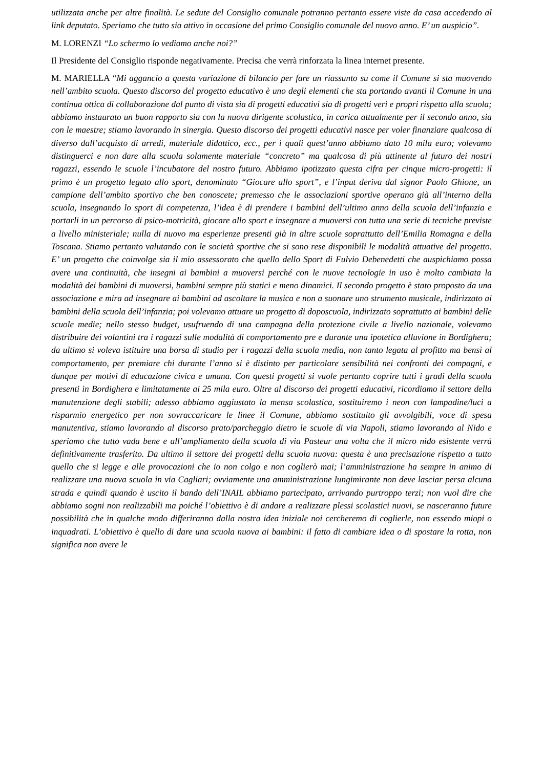utilizzata anche per altre finalità. Le sedute del Consiglio comunale potranno pertanto essere viste da casa accedendo al link deputato. Speriamo che tutto sia attivo in occasione del primo Consiglio comunale del nuovo anno. E’ un auspicio”.
M. LORENZI “Lo schermo lo vediamo anche noi?”
Il Presidente del Consiglio risponde negativamente. Precisa che verrà rinforzata la linea internet presente.
M. MARIELLA “Mi aggancio a questa variazione di bilancio per fare un riassunto su come il Comune si sta muovendo nell’ambito scuola. Questo discorso del progetto educativo è uno degli elementi che sta portando avanti il Comune in una continua ottica di collaborazione dal punto di vista sia di progetti educativi sia di progetti veri e propri rispetto alla scuola; abbiamo instaurato un buon rapporto sia con la nuova dirigente scolastica, in carica attualmente per il secondo anno, sia con le maestre; stiamo lavorando in sinergia. Questo discorso dei progetti educativi nasce per voler finanziare qualcosa di diverso dall’acquisto di arredi, materiale didattico, ecc., per i quali quest’anno abbiamo dato 10 mila euro; volevamo distinguerci e non dare alla scuola solamente materiale “concreto” ma qualcosa di più attinente al futuro dei nostri ragazzi, essendo le scuole l’incubatore del nostro futuro. Abbiamo ipotizzato questa cifra per cinque micro-progetti: il primo è un progetto legato allo sport, denominato “Giocare allo sport”, e l’input deriva dal signor Paolo Ghione, un campione dell’ambito sportivo che ben conoscete; premesso che le associazioni sportive operano già all’interno della scuola, insegnando lo sport di competenza, l’idea è di prendere i bambini dell’ultimo anno della scuola dell’infanzia e portarli in un percorso di psico-motricità, giocare allo sport e insegnare a muoversi con tutta una serie di tecniche previste a livello ministeriale; nulla di nuovo ma esperienze presenti già in altre scuole soprattutto dell’Emilia Romagna e della Toscana. Stiamo pertanto valutando con le società sportive che si sono rese disponibili le modalità attuative del progetto. E’ un progetto che coinvolge sia il mio assessorato che quello dello Sport di Fulvio Debenedetti che auspichiamo possa avere una continuità, che insegni ai bambini a muoversi perché con le nuove tecnologie in uso è molto cambiata la modalità dei bambini di muoversi, bambini sempre più statici e meno dinamici. Il secondo progetto è stato proposto da una associazione e mira ad insegnare ai bambini ad ascoltare la musica e non a suonare uno strumento musicale, indirizzato ai bambini della scuola dell’infanzia; poi volevamo attuare un progetto di doposcuola, indirizzato soprattutto ai bambini delle scuole medie; nello stesso budget, usufruendo di una campagna della protezione civile a livello nazionale, volevamo distribuire dei volantini tra i ragazzi sulle modalità di comportamento pre e durante una ipotetica alluvione in Bordighera; da ultimo si voleva istituire una borsa di studio per i ragazzi della scuola media, non tanto legata al profitto ma bensì al comportamento, per premiare chi durante l’anno si è distinto per particolare sensibilità nei confronti dei compagni, e dunque per motivi di educazione civica e umana. Con questi progetti si vuole pertanto coprire tutti i gradi della scuola presenti in Bordighera e limitatamente ai 25 mila euro. Oltre al discorso dei progetti educativi, ricordiamo il settore della manutenzione degli stabili; adesso abbiamo aggiustato la mensa scolastica, sostituiremo i neon con lampadine/luci a risparmio energetico per non sovraccaricare le linee il Comune, abbiamo sostituito gli avvolgibili, voce di spesa manutentiva, stiamo lavorando al discorso prato/parcheggio dietro le scuole di via Napoli, stiamo lavorando al Nido e speriamo che tutto vada bene e all’ampliamento della scuola di via Pasteur una volta che il micro nido esistente verrà definitivamente trasferito. Da ultimo il settore dei progetti della scuola nuova: questa è una precisazione rispetto a tutto quello che si legge e alle provocazioni che io non colgo e non coglierò mai; l’amministrazione ha sempre in animo di realizzare una nuova scuola in via Cagliari; ovviamente una amministrazione lungimirante non deve lasciar persa alcuna strada e quindi quando è uscito il bando dell’INAIL abbiamo partecipato, arrivando purtroppo terzi; non vuol dire che abbiamo sogni non realizzabili ma poiché l’obiettivo è di andare a realizzare plessi scolastici nuovi, se nasceranno future possibilità che in qualche modo differiranno dalla nostra idea iniziale noi cercheremo di coglierle, non essendo miopi o inquadrati. L’obiettivo è quello di dare una scuola nuova ai bambini: il fatto di cambiare idea o di spostare la rotta, non significa non avere le